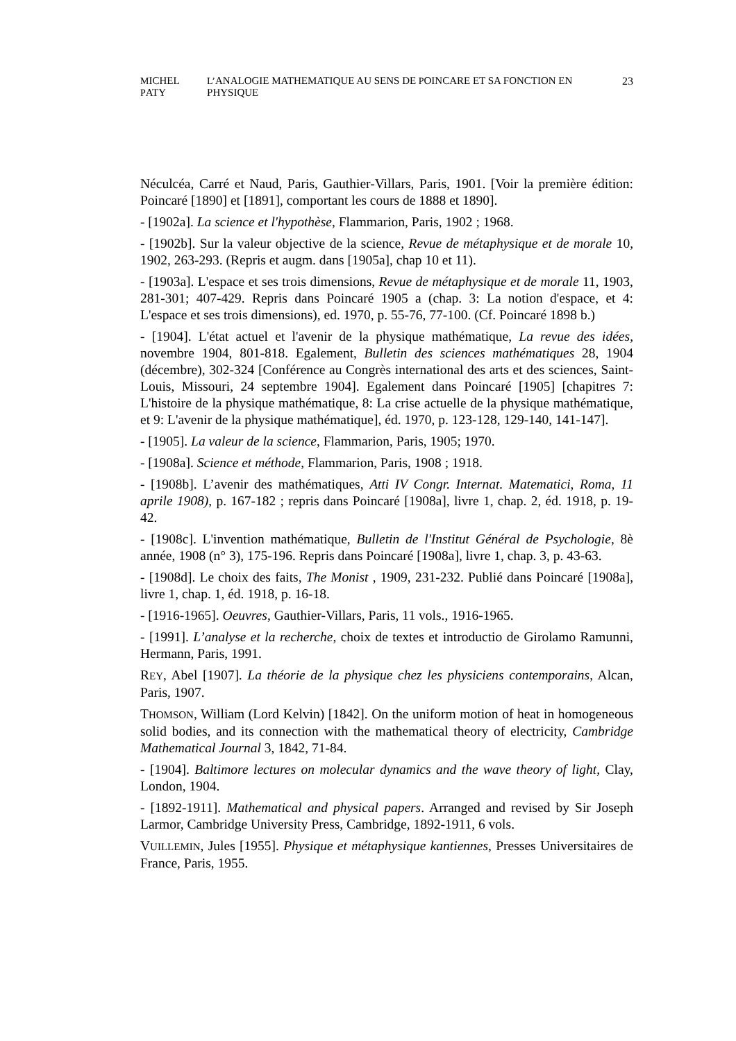MICHEL PATY L’ANALOGIE MATHEMATIQUE AU SENS DE POINCARE ET SA FONCTION EN PHYSIQUE 23
Néculcéa, Carré et Naud, Paris, Gauthier-Villars, Paris, 1901. [Voir la première édition: Poincaré [1890] et [1891], comportant les cours de 1888 et 1890].
- [1902a]. La science et l'hypothèse, Flammarion, Paris, 1902 ; 1968.
- [1902b]. Sur la valeur objective de la science, Revue de métaphysique et de morale 10, 1902, 263-293. (Repris et augm. dans [1905a], chap 10 et 11).
- [1903a]. L'espace et ses trois dimensions, Revue de métaphysique et de morale 11, 1903, 281-301; 407-429. Repris dans Poincaré 1905 a (chap. 3: La notion d'espace, et 4: L'espace et ses trois dimensions), ed. 1970, p. 55-76, 77-100. (Cf. Poincaré 1898 b.)
- [1904]. L'état actuel et l'avenir de la physique mathématique, La revue des idées, novembre 1904, 801-818. Egalement, Bulletin des sciences mathématiques 28, 1904 (décembre), 302-324 [Conférence au Congrès international des arts et des sciences, Saint-Louis, Missouri, 24 septembre 1904]. Egalement dans Poincaré [1905] [chapitres 7: L'histoire de la physique mathématique, 8: La crise actuelle de la physique mathématique, et 9: L'avenir de la physique mathématique], éd. 1970, p. 123-128, 129-140, 141-147].
- [1905]. La valeur de la science, Flammarion, Paris, 1905; 1970.
- [1908a]. Science et méthode, Flammarion, Paris, 1908 ; 1918.
- [1908b]. L’avenir des mathématiques, Atti IV Congr. Internat. Matematici, Roma, 11 aprile 1908), p. 167-182 ; repris dans Poincaré [1908a], livre 1, chap. 2, éd. 1918, p. 19-42.
- [1908c]. L'invention mathématique, Bulletin de l'Institut Général de Psychologie, 8è année, 1908 (n° 3), 175-196. Repris dans Poincaré [1908a], livre 1, chap. 3, p. 43-63.
- [1908d]. Le choix des faits, The Monist , 1909, 231-232. Publié dans Poincaré [1908a], livre 1, chap. 1, éd. 1918, p. 16-18.
- [1916-1965]. Oeuvres, Gauthier-Villars, Paris, 11 vols., 1916-1965.
- [1991]. L’analyse et la recherche, choix de textes et introductio de Girolamo Ramunni, Hermann, Paris, 1991.
REY, Abel [1907]. La théorie de la physique chez les physiciens contemporains, Alcan, Paris, 1907.
THOMSON, William (Lord Kelvin) [1842]. On the uniform motion of heat in homogeneous solid bodies, and its connection with the mathematical theory of electricity, Cambridge Mathematical Journal 3, 1842, 71-84.
- [1904]. Baltimore lectures on molecular dynamics and the wave theory of light, Clay, London, 1904.
- [1892-1911]. Mathematical and physical papers. Arranged and revised by Sir Joseph Larmor, Cambridge University Press, Cambridge, 1892-1911, 6 vols.
VUILLEMIN, Jules [1955]. Physique et métaphysique kantiennes, Presses Universitaires de France, Paris, 1955.